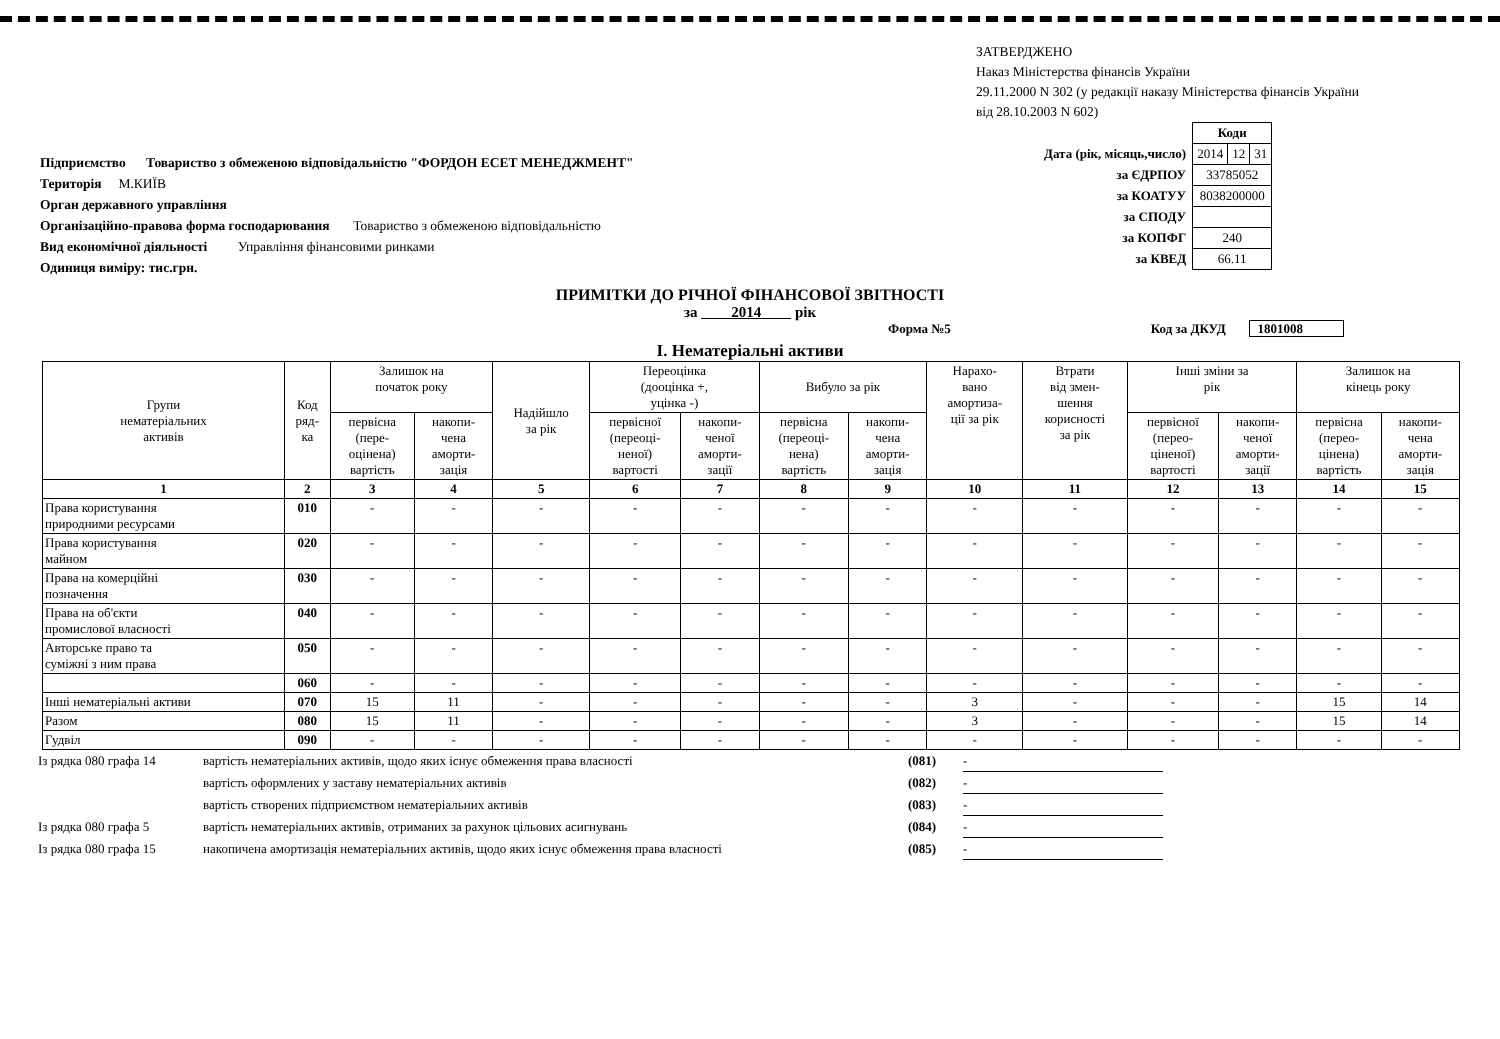ЗАТВЕРДЖЕНО
Наказ Міністерства фінансів України
29.11.2000 N 302 (у редакції наказу Міністерства фінансів України
від 28.10.2003 N 602)
Підприємство Товариство з обмеженою відповідальністю "ФОРДОН ЕСЕТ МЕНЕДЖМЕНТ"
Територія М.КИЇВ
Орган державного управління
Організаційно-правова форма господарювання Товариство з обмеженою відповідальністю
Вид економічної діяльності Управління фінансовими ринками
Одиниця виміру: тис.грн.
| | Коди | | |
| Дата (рік, місяць,число) | 2014 | 12 | 31 |
| за ЄДРПОУ | 33785052 | | |
| за КОАТУУ | 8038200000 | | |
| за СПОДУ | | | |
| за КОПФГ | 240 | | |
| за КВЕД | 66.11 | | |
ПРИМІТКИ ДО РІЧНОЇ ФІНАНСОВОЇ ЗВІТНОСТІ
за 2014 рік
Форма №5 Код за ДКУД 1801008
І. Нематеріальні активи
| Групи нематеріальних активів | Код ряд- ка | Залишок на початок року | | Надійшло за рік | Переоцінка (дооцінка +, уцінка -) | | Вибуло за рік | | Нарахо- вано амортиза- ції за рік | Втрати від змен- шення корисності за рік | Інші зміни за рік | | Залишок на кінець року | |
| --- | --- | --- | --- | --- | --- | --- | --- | --- | --- | --- | --- | --- | --- | --- |
| | | первісна (пере- оцінена) вартість | накопи- чена аморти- зація | | первісної (переоці- неної) вартості | накопи- ченої аморти- зації | первісна (переоці- нена) вартість | накопи- чена аморти- зація | | | первісної (перео- ціненої) вартості | накопи- ченої аморти- зації | первісна (перео- цінена) вартість | накопи- чена аморти- зація |
| 1 | 2 | 3 | 4 | 5 | 6 | 7 | 8 | 9 | 10 | 11 | 12 | 13 | 14 | 15 |
| Права користування природними ресурсами | 010 | - | - | - | - | - | - | - | - | - | - | - | - | - |
| Права користування майном | 020 | - | - | - | - | - | - | - | - | - | - | - | - | - |
| Права на комерційні позначення | 030 | - | - | - | - | - | - | - | - | - | - | - | - | - |
| Права на об'єкти промислової власності | 040 | - | - | - | - | - | - | - | - | - | - | - | - | - |
| Авторське право та суміжні з ним права | 050 | - | - | - | - | - | - | - | - | - | - | - | - | - |
| | 060 | - | - | - | - | - | - | - | - | - | - | - | - | - |
| Інші нематеріальні активи | 070 | 15 | 11 | - | - | - | - | - | 3 | - | - | - | 15 | 14 |
| Разом | 080 | 15 | 11 | - | - | - | - | - | 3 | - | - | - | 15 | 14 |
| Гудвіл | 090 | - | - | - | - | - | - | - | - | - | - | - | - | - |
Із рядка 080 графа 14 вартість нематеріальних активів, щодо яких існує обмеження права власності (081) -
вартість оформлених у заставу нематеріальних активів (082) -
вартість створених підприємством нематеріальних активів (083) -
Із рядка 080 графа 5 вартість нематеріальних активів, отриманих за рахунок цільових асигнувань (084) -
Із рядка 080 графа 15 накопичена амортизація нематеріальних активів, щодо яких існує обмеження права власності (085) -